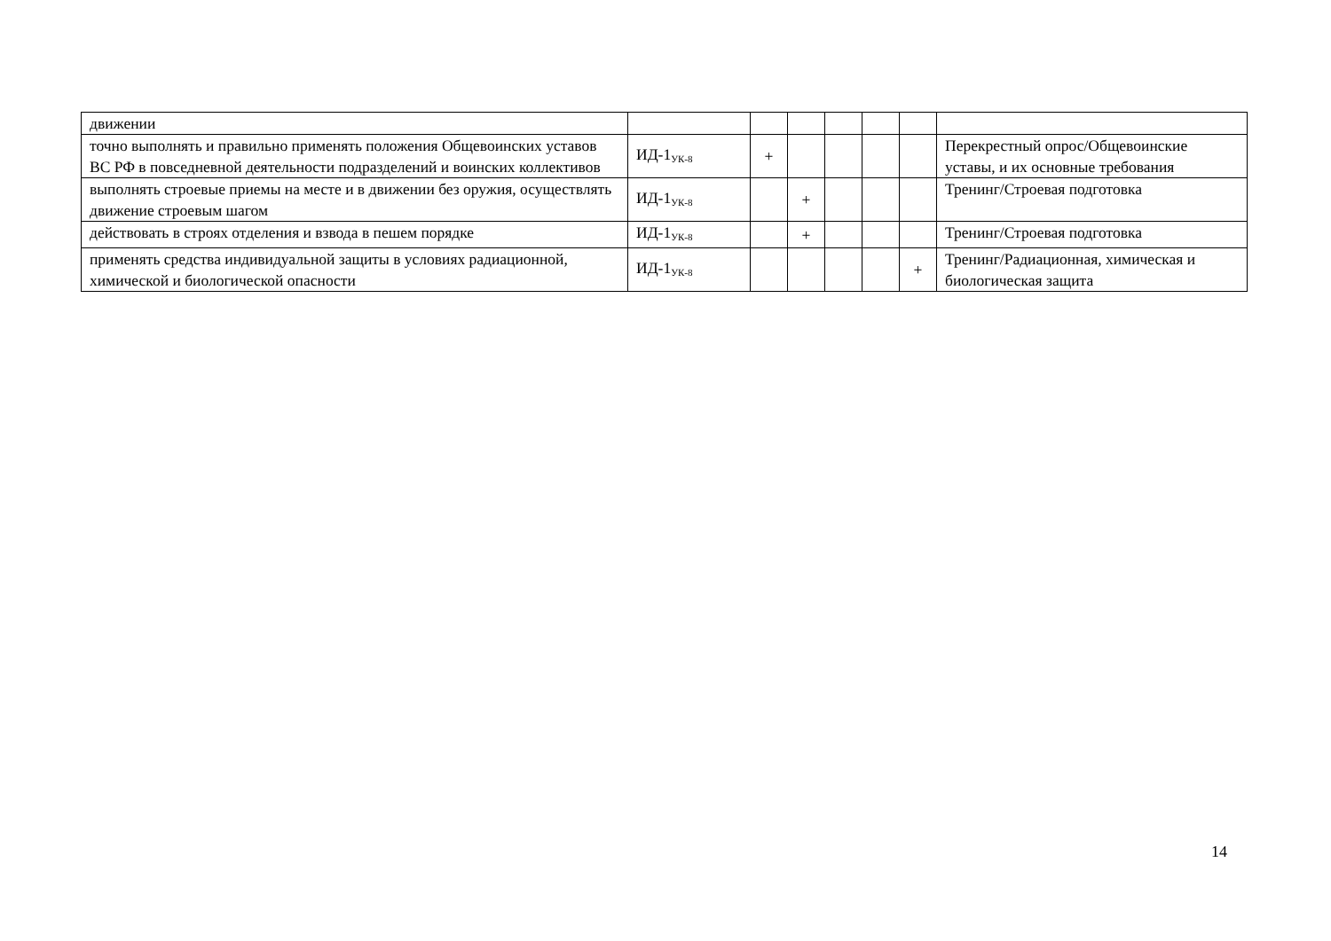| движении | | | | | | | |
| точно выполнять и правильно применять положения Общевоинских уставов ВС РФ в повседневной деятельности подразделений и воинских коллективов | ИД-1<sub>УК-8</sub> | + | | | | | Перекрестный опрос/Общевоинские уставы, и их основные требования |
| выполнять строевые приемы на месте и в движении без оружия, осуществлять движение строевым шагом | ИД-1<sub>УК-8</sub> | | + | | | | Тренинг/Строевая подготовка |
| действовать в строях отделения и взвода в пешем порядке | ИД-1<sub>УК-8</sub> | | + | | | | Тренинг/Строевая подготовка |
| применять средства индивидуальной защиты в условиях радиационной, химической и биологической опасности | ИД-1<sub>УК-8</sub> | | | | | + | Тренинг/Радиационная, химическая и биологическая защита |
14